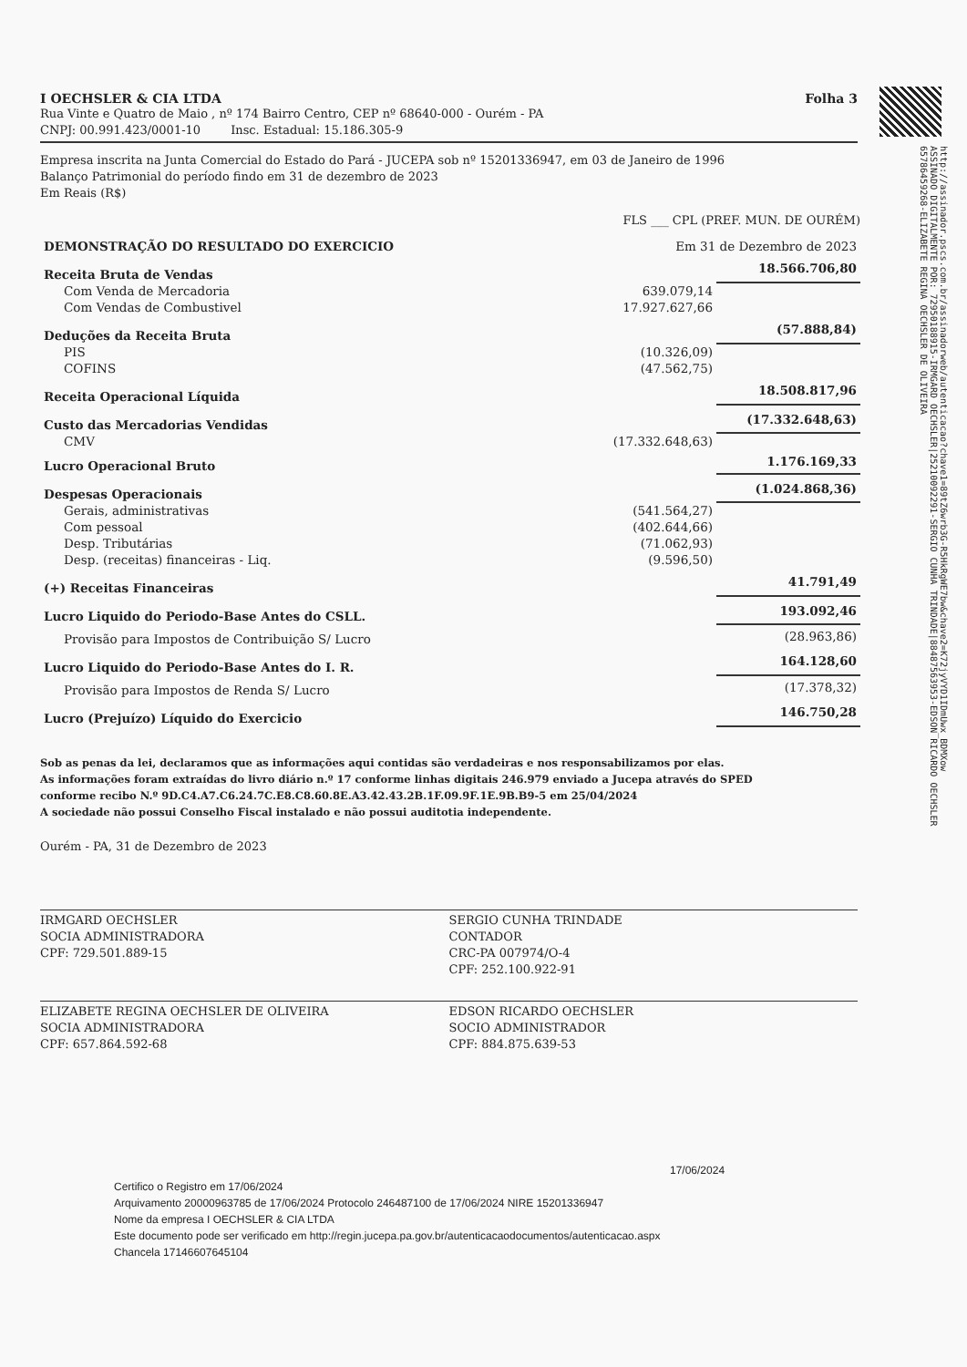http://assinador.pscs.com.br/assinadorweb/autenticacao?chave1=89tZ6wrb3G-R5HkRgWE7bw&chave2=K72jyVYD1IDmUwx_BDMXow
ASSINADO DIGITALMENTE POR: 72950188915-IRMGARD OECHSLER|25210092291-SERGIO CUNHA TRINDADE|88487563953-EDSON RICARDO OECHSLER
65786459268-ELIZABETE REGINA OECHSLER DE OLIVEIRA
I OECHSLER & CIA LTDA Folha 3
Rua Vinte e Quatro de Maio , nº 174 Bairro Centro, CEP nº 68640-000 - Ourém - PA
CNPJ: 00.991.423/0001-10 Insc. Estadual: 15.186.305-9
Empresa inscrita na Junta Comercial do Estado do Pará - JUCEPA sob nº 15201336947, em 03 de Janeiro de 1996
Balanço Patrimonial do período findo em 31 de dezembro de 2023
Em Reais (R$)
FLS ___ CPL (PREF. MUN. DE OURÉM)
| DEMONSTRAÇÃO DO RESULTADO DO EXERCICIO | Em 31 de Dezembro de 2023 | |
| Receita Bruta de Vendas | | 18.566.706,80 |
| Com Venda de Mercadoria | 639.079,14 | |
| Com Vendas de Combustivel | 17.927.627,66 | |
| Deduções da Receita Bruta | | (57.888,84) |
| PIS | (10.326,09) | |
| COFINS | (47.562,75) | |
| Receita Operacional Líquida | | 18.508.817,96 |
| Custo das Mercadorias Vendidas | | (17.332.648,63) |
| CMV | (17.332.648,63) | |
| Lucro Operacional Bruto | | 1.176.169,33 |
| Despesas Operacionais | | (1.024.868,36) |
| Gerais, administrativas | (541.564,27) | |
| Com pessoal | (402.644,66) | |
| Desp. Tributárias | (71.062,93) | |
| Desp. (receitas) financeiras - Liq. | (9.596,50) | |
| (+) Receitas Financeiras | | 41.791,49 |
| Lucro Liquido do Periodo-Base Antes do CSLL. | | 193.092,46 |
| Provisão para Impostos de Contribuição S/ Lucro | | (28.963,86) |
| Lucro Liquido do Periodo-Base Antes do I. R. | | 164.128,60 |
| Provisão para Impostos de Renda S/ Lucro | | (17.378,32) |
| Lucro (Prejuízo) Líquido do Exercicio | | 146.750,28 |
Sob as penas da lei, declaramos que as informações aqui contidas são verdadeiras e nos responsabilizamos por elas.
As informações foram extraídas do livro diário n.º 17 conforme linhas digitais 246.979 enviado a Jucepa através do SPED
conforme recibo N.º 9D.C4.A7.C6.24.7C.E8.C8.60.8E.A3.42.43.2B.1F.09.9F.1E.9B.B9-5 em 25/04/2024
A sociedade não possui Conselho Fiscal instalado e não possui auditotia independente.
Ourém - PA, 31 de Dezembro de 2023
IRMGARD OECHSLER
SOCIA ADMINISTRADORA
CPF: 729.501.889-15
SERGIO CUNHA TRINDADE
CONTADOR
CRC-PA 007974/O-4
CPF: 252.100.922-91
ELIZABETE REGINA OECHSLER DE OLIVEIRA
SOCIA ADMINISTRADORA
CPF: 657.864.592-68
EDSON RICARDO OECHSLER
SOCIO ADMINISTRADOR
CPF: 884.875.639-53
17/06/2024
Certifico o Registro em 17/06/2024
Arquivamento 20000963785 de 17/06/2024 Protocolo 246487100 de 17/06/2024 NIRE 15201336947
Nome da empresa I OECHSLER & CIA LTDA
Este documento pode ser verificado em http://regin.jucepa.pa.gov.br/autenticacaodocumentos/autenticacao.aspx
Chancela 17146607645104